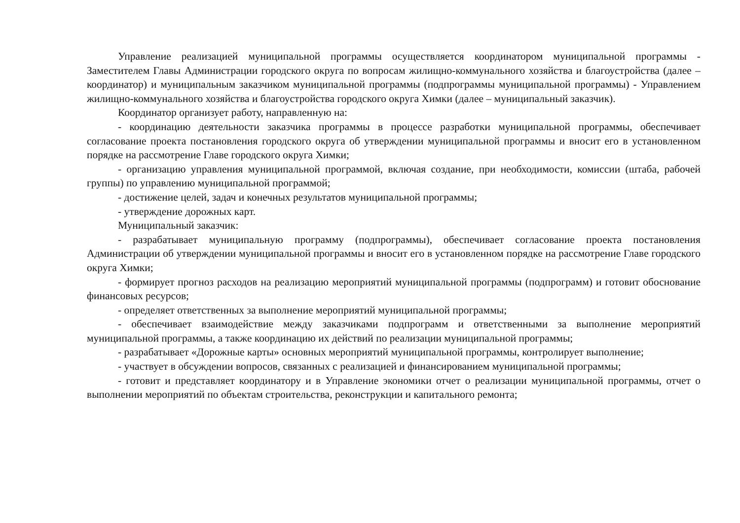Управление реализацией муниципальной программы осуществляется координатором муниципальной программы - Заместителем Главы Администрации городского округа по вопросам жилищно-коммунального хозяйства и благоустройства (далее – координатор) и муниципальным заказчиком муниципальной программы (подпрограммы муниципальной программы) - Управлением жилищно-коммунального хозяйства и благоустройства городского округа Химки (далее – муниципальный заказчик).
Координатор организует работу, направленную на:
- координацию деятельности заказчика программы в процессе разработки муниципальной программы, обеспечивает согласование проекта постановления городского округа об утверждении муниципальной программы и вносит его в установленном порядке на рассмотрение Главе городского округа Химки;
- организацию управления муниципальной программой, включая создание, при необходимости, комиссии (штаба, рабочей группы) по управлению муниципальной программой;
- достижение целей, задач и конечных результатов муниципальной программы;
- утверждение дорожных карт.
Муниципальный заказчик:
- разрабатывает муниципальную программу (подпрограммы), обеспечивает согласование проекта постановления Администрации об утверждении муниципальной программы и вносит его в установленном порядке на рассмотрение Главе городского округа Химки;
- формирует прогноз расходов на реализацию мероприятий муниципальной программы (подпрограмм) и готовит обоснование финансовых ресурсов;
- определяет ответственных за выполнение мероприятий муниципальной программы;
- обеспечивает взаимодействие между заказчиками подпрограмм и ответственными за выполнение мероприятий муниципальной программы, а также координацию их действий по реализации муниципальной программы;
- разрабатывает «Дорожные карты» основных мероприятий муниципальной программы, контролирует выполнение;
- участвует в обсуждении вопросов, связанных с реализацией и финансированием муниципальной программы;
- готовит и представляет координатору и в Управление экономики отчет о реализации муниципальной программы, отчет о выполнении мероприятий по объектам строительства, реконструкции и капитального ремонта;